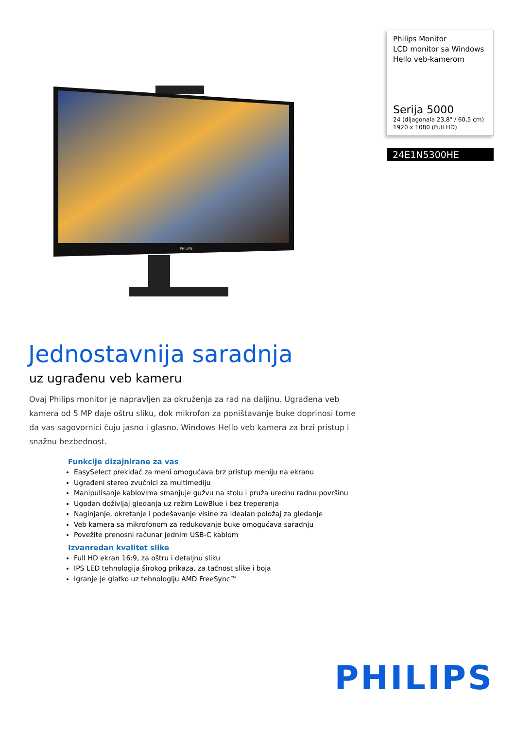PHILIPS
Philips Monitor
LCD monitor sa Windows Hello veb-kamerom
Serija 5000
24 (dijagonala 23,8" / 60,5 cm)
1920 x 1080 (Full HD)
24E1N5300HE
Jednostavnija saradnja
uz ugrađenu veb kameru
Ovaj Philips monitor je napravljen za okruženja za rad na daljinu. Ugrađena veb kamera od 5 MP daje oštru sliku, dok mikrofon za poništavanje buke doprinosi tome da vas sagovornici čuju jasno i glasno. Windows Hello veb kamera za brzi pristup i snažnu bezbednost.
Funkcije dizajnirane za vas
EasySelect prekidač za meni omogućava brz pristup meniju na ekranu
Ugrađeni stereo zvučnici za multimediju
Manipulisanje kablovima smanjuje gužvu na stolu i pruža urednu radnu površinu
Ugodan doživljaj gledanja uz režim LowBlue i bez treperenja
Naginjanje, okretanje i podešavanje visine za idealan položaj za gledanje
Veb kamera sa mikrofonom za redukovanje buke omogućava saradnju
Povežite prenosni računar jednim USB-C kablom
Izvanredan kvalitet slike
Full HD ekran 16:9, za oštru i detaljnu sliku
IPS LED tehnologija širokog prikaza, za tačnost slike i boja
Igranje je glatko uz tehnologiju AMD FreeSync™
PHILIPS